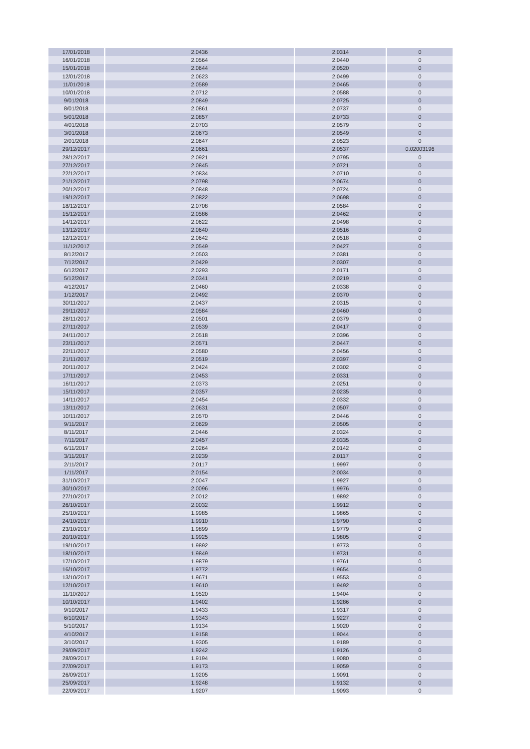| 17/01/2018 | 2.0436 | 2.0314 | 0 |
| 16/01/2018 | 2.0564 | 2.0440 | 0 |
| 15/01/2018 | 2.0644 | 2.0520 | 0 |
| 12/01/2018 | 2.0623 | 2.0499 | 0 |
| 11/01/2018 | 2.0589 | 2.0465 | 0 |
| 10/01/2018 | 2.0712 | 2.0588 | 0 |
| 9/01/2018 | 2.0849 | 2.0725 | 0 |
| 8/01/2018 | 2.0861 | 2.0737 | 0 |
| 5/01/2018 | 2.0857 | 2.0733 | 0 |
| 4/01/2018 | 2.0703 | 2.0579 | 0 |
| 3/01/2018 | 2.0673 | 2.0549 | 0 |
| 2/01/2018 | 2.0647 | 2.0523 | 0 |
| 29/12/2017 | 2.0661 | 2.0537 | 0.02003196 |
| 28/12/2017 | 2.0921 | 2.0795 | 0 |
| 27/12/2017 | 2.0845 | 2.0721 | 0 |
| 22/12/2017 | 2.0834 | 2.0710 | 0 |
| 21/12/2017 | 2.0798 | 2.0674 | 0 |
| 20/12/2017 | 2.0848 | 2.0724 | 0 |
| 19/12/2017 | 2.0822 | 2.0698 | 0 |
| 18/12/2017 | 2.0708 | 2.0584 | 0 |
| 15/12/2017 | 2.0586 | 2.0462 | 0 |
| 14/12/2017 | 2.0622 | 2.0498 | 0 |
| 13/12/2017 | 2.0640 | 2.0516 | 0 |
| 12/12/2017 | 2.0642 | 2.0518 | 0 |
| 11/12/2017 | 2.0549 | 2.0427 | 0 |
| 8/12/2017 | 2.0503 | 2.0381 | 0 |
| 7/12/2017 | 2.0429 | 2.0307 | 0 |
| 6/12/2017 | 2.0293 | 2.0171 | 0 |
| 5/12/2017 | 2.0341 | 2.0219 | 0 |
| 4/12/2017 | 2.0460 | 2.0338 | 0 |
| 1/12/2017 | 2.0492 | 2.0370 | 0 |
| 30/11/2017 | 2.0437 | 2.0315 | 0 |
| 29/11/2017 | 2.0584 | 2.0460 | 0 |
| 28/11/2017 | 2.0501 | 2.0379 | 0 |
| 27/11/2017 | 2.0539 | 2.0417 | 0 |
| 24/11/2017 | 2.0518 | 2.0396 | 0 |
| 23/11/2017 | 2.0571 | 2.0447 | 0 |
| 22/11/2017 | 2.0580 | 2.0456 | 0 |
| 21/11/2017 | 2.0519 | 2.0397 | 0 |
| 20/11/2017 | 2.0424 | 2.0302 | 0 |
| 17/11/2017 | 2.0453 | 2.0331 | 0 |
| 16/11/2017 | 2.0373 | 2.0251 | 0 |
| 15/11/2017 | 2.0357 | 2.0235 | 0 |
| 14/11/2017 | 2.0454 | 2.0332 | 0 |
| 13/11/2017 | 2.0631 | 2.0507 | 0 |
| 10/11/2017 | 2.0570 | 2.0446 | 0 |
| 9/11/2017 | 2.0629 | 2.0505 | 0 |
| 8/11/2017 | 2.0446 | 2.0324 | 0 |
| 7/11/2017 | 2.0457 | 2.0335 | 0 |
| 6/11/2017 | 2.0264 | 2.0142 | 0 |
| 3/11/2017 | 2.0239 | 2.0117 | 0 |
| 2/11/2017 | 2.0117 | 1.9997 | 0 |
| 1/11/2017 | 2.0154 | 2.0034 | 0 |
| 31/10/2017 | 2.0047 | 1.9927 | 0 |
| 30/10/2017 | 2.0096 | 1.9976 | 0 |
| 27/10/2017 | 2.0012 | 1.9892 | 0 |
| 26/10/2017 | 2.0032 | 1.9912 | 0 |
| 25/10/2017 | 1.9985 | 1.9865 | 0 |
| 24/10/2017 | 1.9910 | 1.9790 | 0 |
| 23/10/2017 | 1.9899 | 1.9779 | 0 |
| 20/10/2017 | 1.9925 | 1.9805 | 0 |
| 19/10/2017 | 1.9892 | 1.9773 | 0 |
| 18/10/2017 | 1.9849 | 1.9731 | 0 |
| 17/10/2017 | 1.9879 | 1.9761 | 0 |
| 16/10/2017 | 1.9772 | 1.9654 | 0 |
| 13/10/2017 | 1.9671 | 1.9553 | 0 |
| 12/10/2017 | 1.9610 | 1.9492 | 0 |
| 11/10/2017 | 1.9520 | 1.9404 | 0 |
| 10/10/2017 | 1.9402 | 1.9286 | 0 |
| 9/10/2017 | 1.9433 | 1.9317 | 0 |
| 6/10/2017 | 1.9343 | 1.9227 | 0 |
| 5/10/2017 | 1.9134 | 1.9020 | 0 |
| 4/10/2017 | 1.9158 | 1.9044 | 0 |
| 3/10/2017 | 1.9305 | 1.9189 | 0 |
| 29/09/2017 | 1.9242 | 1.9126 | 0 |
| 28/09/2017 | 1.9194 | 1.9080 | 0 |
| 27/09/2017 | 1.9173 | 1.9059 | 0 |
| 26/09/2017 | 1.9205 | 1.9091 | 0 |
| 25/09/2017 | 1.9248 | 1.9132 | 0 |
| 22/09/2017 | 1.9207 | 1.9093 | 0 |